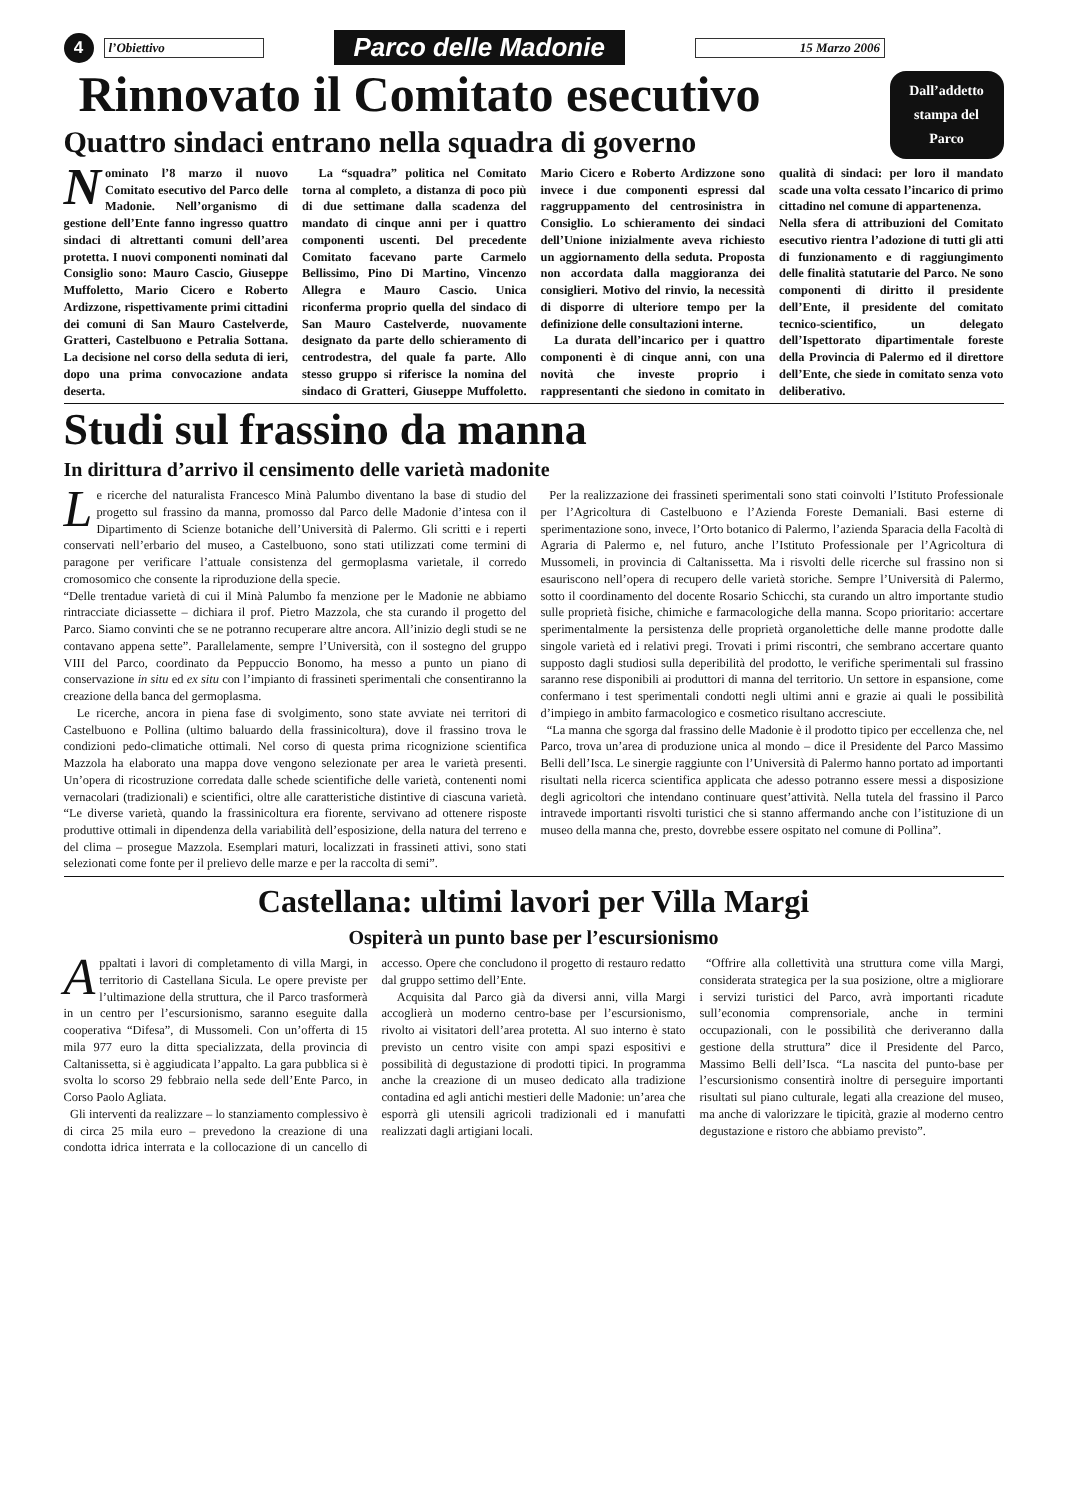4 l’Obiettivo Parco delle Madonie 15 Marzo 2006
Rinnovato il Comitato esecutivo
Quattro sindaci entrano nella squadra di governo
Dall’addetto stampa del Parco
Nominato l’8 marzo il nuovo Comitato esecutivo del Parco delle Madonie. Nell’organismo di gestione dell’Ente fanno ingresso quattro sindaci di altrettanti comuni dell’area protetta. I nuovi componenti nominati dal Consiglio sono: Mauro Cascio, Giuseppe Muffoletto, Mario Cicero e Roberto Ardizzone, rispettivamente primi cittadini dei comuni di San Mauro Castelverde, Gratteri, Castelbuono e Petralia Sottana. La decisione nel corso della seduta di ieri, dopo una prima convocazione andata deserta.
La “squadra” politica nel Comitato torna al completo, a distanza di poco più di due settimane dalla scadenza del mandato di cinque anni per i quattro componenti uscenti. Del precedente Comitato facevano parte Carmelo Bellissimo, Pino Di Martino, Vincenzo Allegra e Mauro Cascio. Unica riconferma proprio quella del sindaco di San Mauro Castelverde, nuovamente designato da parte dello schieramento di centrodestra, del quale fa parte. Allo stesso gruppo si riferisce la nomina del sindaco di Gratteri, Giuseppe Muffoletto. Mario Cicero e Roberto Ardizzone sono invece i due componenti espressi dal raggruppamento del centrosinistra in Consiglio. Lo schieramento dei sindaci dell’Unione inizialmente aveva richiesto un aggiornamento della seduta. Proposta non accordata dalla maggioranza dei consiglieri. Motivo del rinvio, la necessità di disporre di ulteriore tempo per la definizione delle consultazioni interne.
La durata dell’incarico per i quattro componenti è di cinque anni, con una novità che investe proprio i rappresentanti che siedono in comitato in qualità di sindaci: per loro il mandato scade una volta cessato l’incarico di primo cittadino nel comune di appartenenza.
Nella sfera di attribuzioni del Comitato esecutivo rientra l’adozione di tutti gli atti di funzionamento e di raggiungimento delle finalità statutarie del Parco. Ne sono componenti di diritto il presidente dell’Ente, il presidente del comitato tecnico-scientifico, un delegato dell’Ispettorato dipartimentale foreste della Provincia di Palermo ed il direttore dell’Ente, che siede in comitato senza voto deliberativo.
Studi sul frassino da manna
In dirittura d’arrivo il censimento delle varietà madonite
Le ricerche del naturalista Francesco Minà Palumbo diventano la base di studio del progetto sul frassino da manna, promosso dal Parco delle Madonie d’intesa con il Dipartimento di Scienze botaniche dell’Università di Palermo. Gli scritti e i reperti conservati nell’erbario del museo, a Castelbuono, sono stati utilizzati come termini di paragone per verificare l’attuale consistenza del germoplasma varietale, il corredo cromosomico che consente la riproduzione della specie.
“Delle trentadue varietà di cui il Minà Palumbo fa menzione per le Madonie ne abbiamo rintracciate diciassette – dichiara il prof. Pietro Mazzola, che sta curando il progetto del Parco. Siamo convinti che se ne potranno recuperare altre ancora. All’inizio degli studi se ne contavano appena sette”. Parallelamente, sempre l’Università, con il sostegno del gruppo VIII del Parco, coordinato da Peppuccio Bonomo, ha messo a punto un piano di conservazione in situ ed ex situ con l’impianto di frassineti sperimentali che consentiranno la creazione della banca del germoplasma.
Le ricerche, ancora in piena fase di svolgimento, sono state avviate nei territori di Castelbuono e Pollina (ultimo baluardo della frassinicoltura), dove il frassino trova le condizioni pedo-climatiche ottimali. Nel corso di questa prima ricognizione scientifica Mazzola ha elaborato una mappa dove vengono selezionate per area le varietà presenti. Un’opera di ricostruzione corredata dalle schede scientifiche delle varietà, contenenti nomi vernacolari (tradizionali) e scientifici, oltre alle caratteristiche distintive di ciascuna varietà. “Le diverse varietà, quando la frassinicoltura era fiorente, servivano ad ottenere risposte produttive ottimali in dipendenza della variabilità dell’esposizione, della natura del terreno e del clima – prosegue Mazzola. Esemplari maturi, localizzati in frassineti attivi, sono stati selezionati come fonte per il prelievo delle marze e per la raccolta di semi”.
Per la realizzazione dei frassineti sperimentali sono stati coinvolti l’Istituto Professionale per l’Agricoltura di Castelbuono e l’Azienda Foreste Demaniali. Basi esterne di sperimentazione sono, invece, l’Orto botanico di Palermo, l’azienda Sparacia della Facoltà di Agraria di Palermo e, nel futuro, anche l’Istituto Professionale per l’Agricoltura di Mussomeli, in provincia di Caltanissetta. Ma i risvolti delle ricerche sul frassino non si esauriscono nell’opera di recupero delle varietà storiche. Sempre l’Università di Palermo, sotto il coordinamento del docente Rosario Schicchi, sta curando un altro importante studio sulle proprietà fisiche, chimiche e farmacologiche della manna. Scopo prioritario: accertare sperimentalmente la persistenza delle proprietà organolettiche delle manne prodotte dalle singole varietà ed i relativi pregi. Trovati i primi riscontri, che sembrano accertare quanto supposto dagli studiosi sulla deperibilità del prodotto, le verifiche sperimentali sul frassino saranno rese disponibili ai produttori di manna del territorio. Un settore in espansione, come confermano i test sperimentali condotti negli ultimi anni e grazie ai quali le possibilità d’impiego in ambito farmacologico e cosmetico risultano accresciute.
“La manna che sgorga dal frassino delle Madonie è il prodotto tipico per eccellenza che, nel Parco, trova un’area di produzione unica al mondo – dice il Presidente del Parco Massimo Belli dell’Isca. Le sinergie raggiunte con l’Università di Palermo hanno portato ad importanti risultati nella ricerca scientifica applicata che adesso potranno essere messi a disposizione degli agricoltori che intendano continuare quest’attività. Nella tutela del frassino il Parco intravede importanti risvolti turistici che si stanno affermando anche con l’istituzione di un museo della manna che, presto, dovrebbe essere ospitato nel comune di Pollina”.
Castellana: ultimi lavori per Villa Margi
Ospiterà un punto base per l’escursionismo
Appaltati i lavori di completamento di villa Margi, in territorio di Castellana Sicula. Le opere previste per l’ultimazione della struttura, che il Parco trasformerà in un centro per l’escursionismo, saranno eseguite dalla cooperativa “Difesa”, di Mussomeli. Con un’offerta di 15 mila 977 euro la ditta specializzata, della provincia di Caltanissetta, si è aggiudicata l’appalto. La gara pubblica si è svolta lo scorso 29 febbraio nella sede dell’Ente Parco, in Corso Paolo Agliata.
Gli interventi da realizzare – lo stanziamento complessivo è di circa 25 mila euro – prevedono la creazione di una condotta idrica interrata e la collocazione di un cancello di accesso. Opere che concludono il progetto di restauro redatto dal gruppo settimo dell’Ente.
Acquisita dal Parco già da diversi anni, villa Margi accoglierà un moderno centro-base per l’escursionismo, rivolto ai visitatori dell’area protetta. Al suo interno è stato previsto un centro visite con ampi spazi espositivi e possibilità di degustazione di prodotti tipici. In programma anche la creazione di un museo dedicato alla tradizione contadina ed agli antichi mestieri delle Madonie: un’area che esporrà gli utensili agricoli tradizionali ed i manufatti realizzati dagli artigiani locali.
“Offrire alla collettività una struttura come villa Margi, considerata strategica per la sua posizione, oltre a migliorare i servizi turistici del Parco, avrà importanti ricadute sull’economia comprensoriale, anche in termini occupazionali, con le possibilità che deriveranno dalla gestione della struttura” dice il Presidente del Parco, Massimo Belli dell’Isca. “La nascita del punto-base per l’escursionismo consentirà inoltre di perseguire importanti risultati sul piano culturale, legati alla creazione del museo, ma anche di valorizzare le tipicità, grazie al moderno centro degustazione e ristoro che abbiamo previsto”.